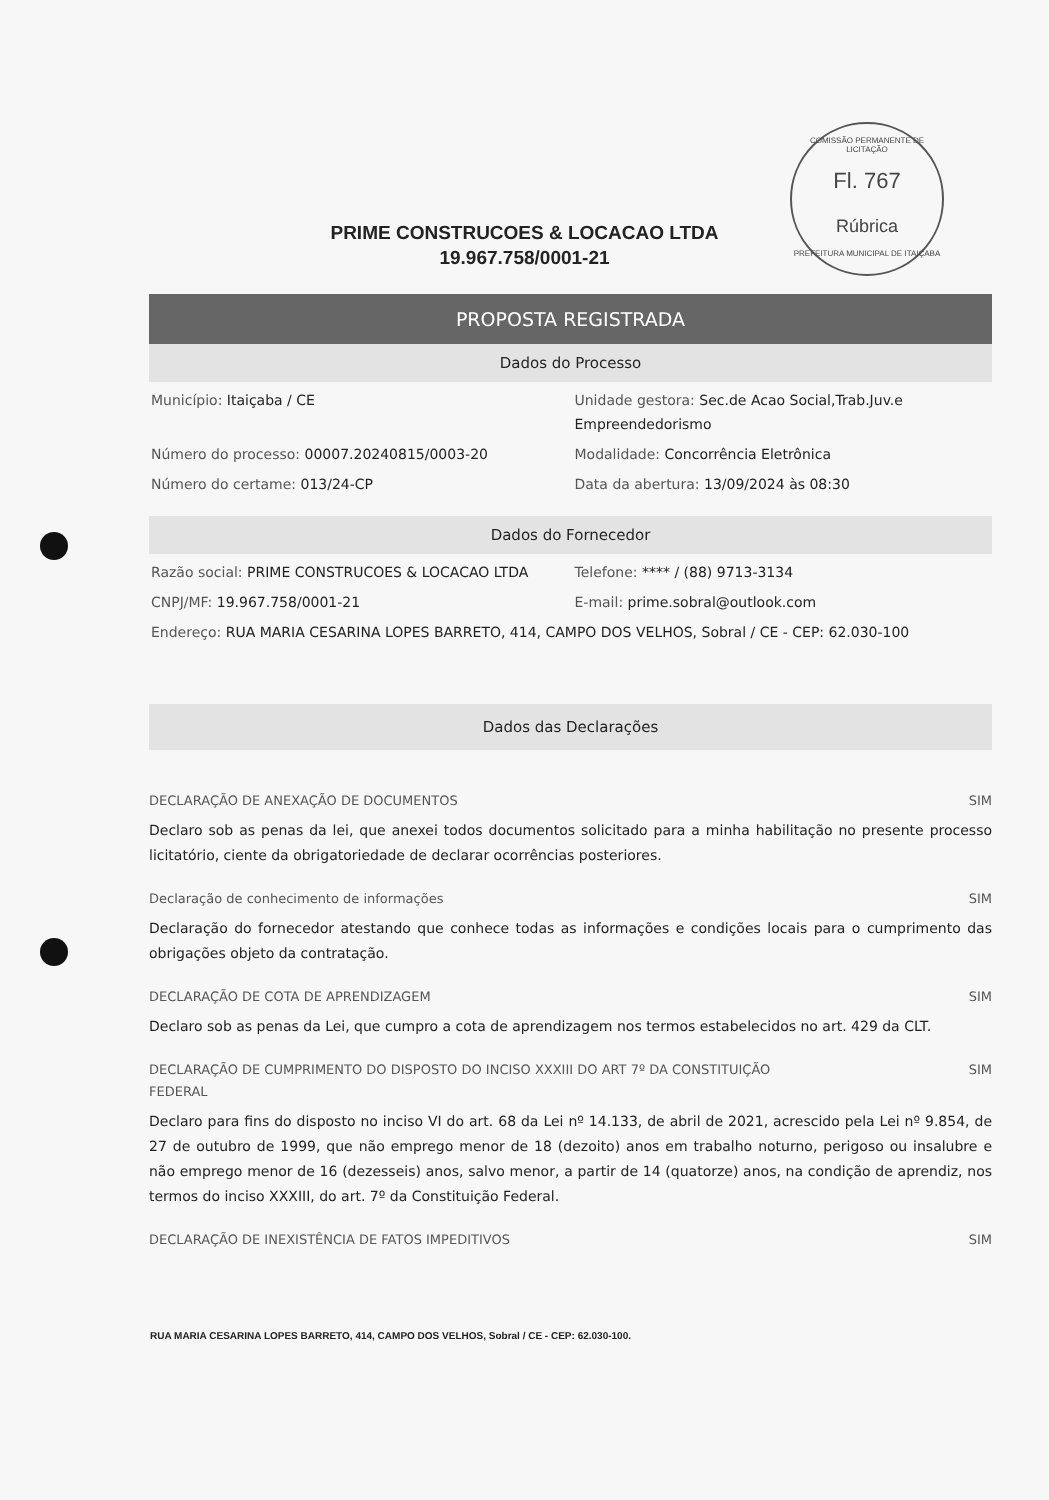COMISSÃO PERMANENTE DE LICITAÇÃO
Fl. 767
Rúbrica
PREFEITURA MUNICIPAL DE ITAIÇABA
PRIME CONSTRUCOES & LOCACAO LTDA
19.967.758/0001-21
PROPOSTA REGISTRADA
Dados do Processo
Município: Itaiçaba / CE Unidade gestora: Sec.de Acao Social,Trab.Juv.e Empreendedorismo
Número do processo: 00007.20240815/0003-20
Modalidade: Concorrência Eletrônica
Número do certame: 013/24-CP Data da abertura: 13/09/2024 às 08:30
Dados do Fornecedor
Razão social: PRIME CONSTRUCOES & LOCACAO LTDA
Telefone: **** / (88) 9713-3134
CNPJ/MF: 19.967.758/0001-21 E-mail: prime.sobral@outlook.com
Endereço: RUA MARIA CESARINA LOPES BARRETO, 414, CAMPO DOS VELHOS, Sobral / CE - CEP: 62.030-100
Dados das Declarações
DECLARAÇÃO DE ANEXAÇÃO DE DOCUMENTOS SIM
Declaro sob as penas da lei, que anexei todos documentos solicitado para a minha habilitação no presente processo licitatório, ciente da obrigatoriedade de declarar ocorrências posteriores.
Declaração de conhecimento de informações SIM
Declaração do fornecedor atestando que conhece todas as informações e condições locais para o cumprimento das obrigações objeto da contratação.
DECLARAÇÃO DE COTA DE APRENDIZAGEM SIM
Declaro sob as penas da Lei, que cumpro a cota de aprendizagem nos termos estabelecidos no art. 429 da CLT.
DECLARAÇÃO DE CUMPRIMENTO DO DISPOSTO DO INCISO XXXIII DO ART 7º DA CONSTITUIÇÃO
FEDERAL SIM
Declaro para fins do disposto no inciso VI do art. 68 da Lei nº 14.133, de abril de 2021, acrescido pela Lei nº 9.854, de 27 de outubro de 1999, que não emprego menor de 18 (dezoito) anos em trabalho noturno, perigoso ou insalubre e não emprego menor de 16 (dezesseis) anos, salvo menor, a partir de 14 (quatorze) anos, na condição de aprendiz, nos termos do inciso XXXIII, do art. 7º da Constituição Federal.
DECLARAÇÃO DE INEXISTÊNCIA DE FATOS IMPEDITIVOS SIM
RUA MARIA CESARINA LOPES BARRETO, 414, CAMPO DOS VELHOS, Sobral / CE - CEP: 62.030-100.